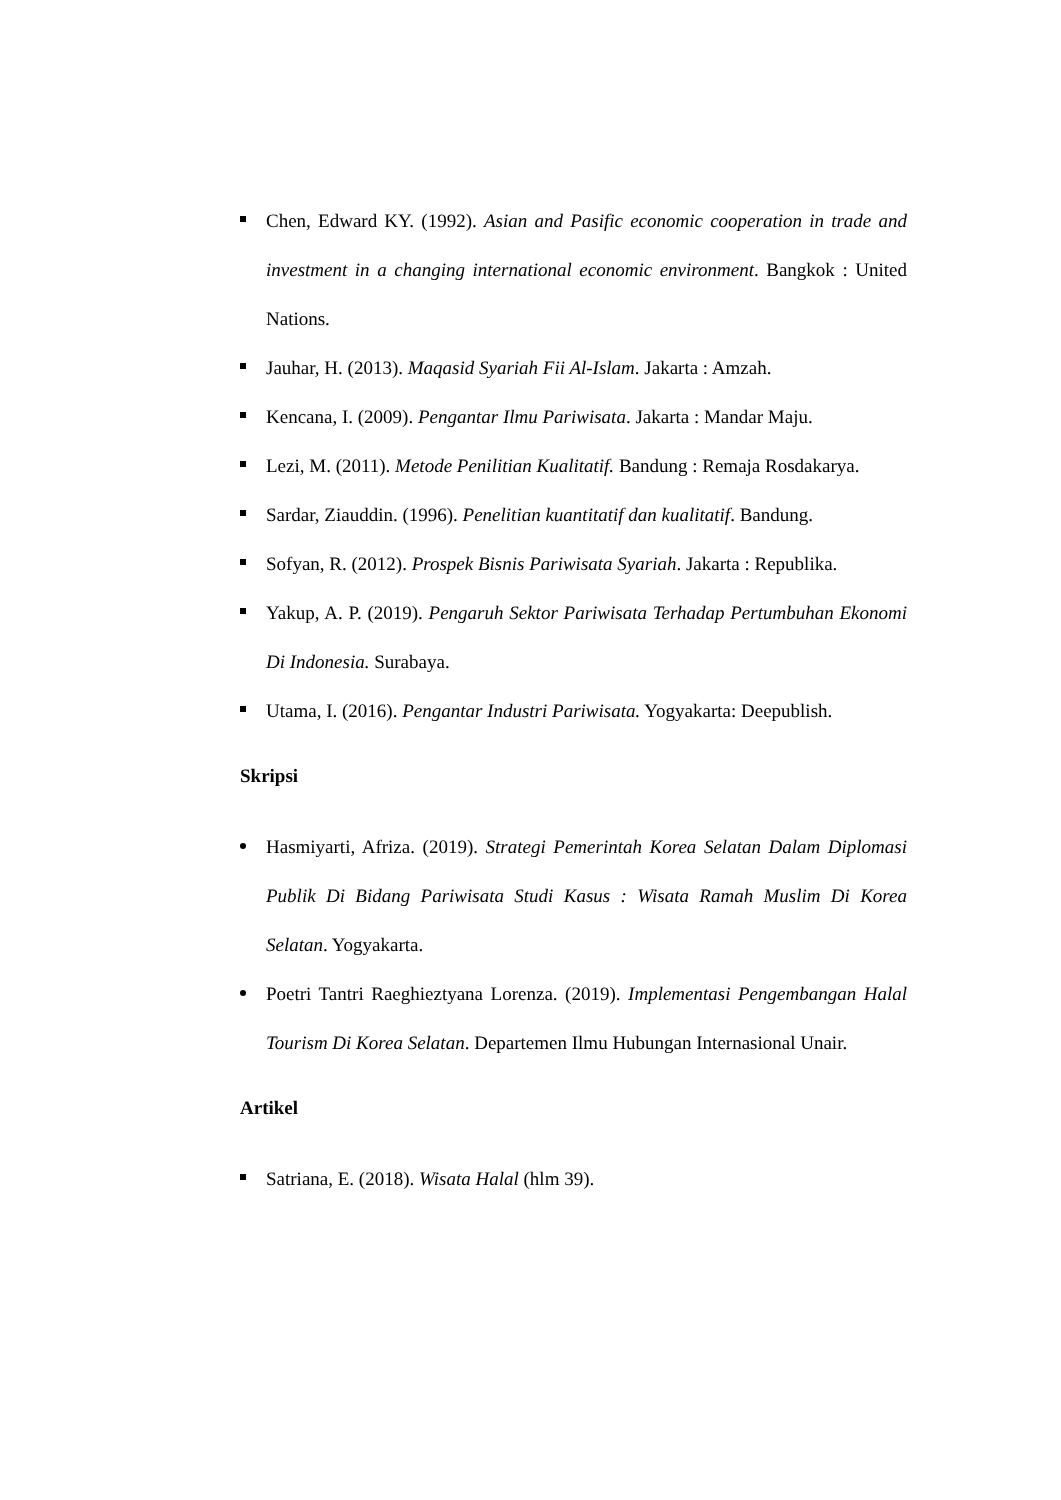Chen, Edward KY. (1992). Asian and Pasific economic cooperation in trade and investment in a changing international economic environment. Bangkok : United Nations.
Jauhar, H. (2013). Maqasid Syariah Fii Al-Islam. Jakarta : Amzah.
Kencana, I. (2009). Pengantar Ilmu Pariwisata. Jakarta : Mandar Maju.
Lezi, M. (2011). Metode Penilitian Kualitatif. Bandung : Remaja Rosdakarya.
Sardar, Ziauddin. (1996). Penelitian kuantitatif dan kualitatif. Bandung.
Sofyan, R. (2012). Prospek Bisnis Pariwisata Syariah. Jakarta : Republika.
Yakup, A. P. (2019). Pengaruh Sektor Pariwisata Terhadap Pertumbuhan Ekonomi Di Indonesia. Surabaya.
Utama, I. (2016). Pengantar Industri Pariwisata. Yogyakarta: Deepublish.
Skripsi
Hasmiyarti, Afriza. (2019). Strategi Pemerintah Korea Selatan Dalam Diplomasi Publik Di Bidang Pariwisata Studi Kasus : Wisata Ramah Muslim Di Korea Selatan. Yogyakarta.
Poetri Tantri Raeghieztyana Lorenza. (2019). Implementasi Pengembangan Halal Tourism Di Korea Selatan. Departemen Ilmu Hubungan Internasional Unair.
Artikel
Satriana, E. (2018). Wisata Halal (hlm 39).